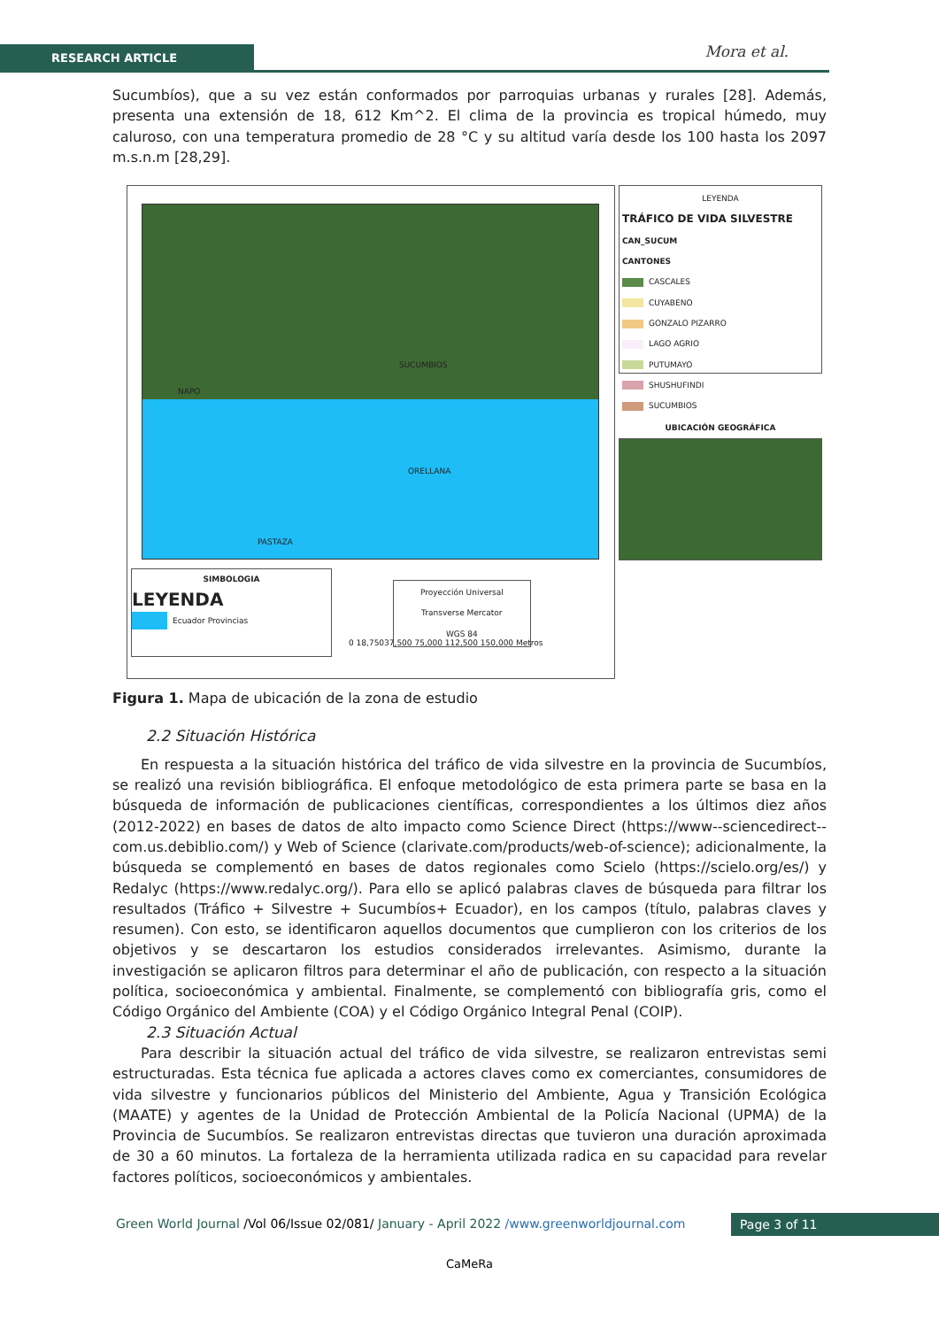RESEARCH ARTICLE Mora et al.
Sucumbíos), que a su vez están conformados por parroquias urbanas y rurales [28]. Además, presenta una extensión de 18, 612 Km^2. El clima de la provincia es tropical húmedo, muy caluroso, con una temperatura promedio de 28 °C y su altitud varía desde los 100 hasta los 2097 m.s.n.m [28,29].
NAPO
ORELLANA
SUCUMBIOS
PASTAZA
SIMBOLOGIA
LEYENDA
Ecuador Provincias
Proyección Universal
Transverse Mercator
WGS 84
0 18,75037,500 75,000 112,500 150,000 Metros
LEYENDA
TRÁFICO DE VIDA SILVESTRE
CAN_SUCUM
CANTONES
CASCALES
CUYABENO
GONZALO PIZARRO
LAGO AGRIO
PUTUMAYO
SHUSHUFINDI
SUCUMBIOS
UBICACIÓN GEOGRÁFICA
Figura 1. Mapa de ubicación de la zona de estudio
2.2 Situación Histórica
En respuesta a la situación histórica del tráfico de vida silvestre en la provincia de Sucumbíos, se realizó una revisión bibliográfica. El enfoque metodológico de esta primera parte se basa en la búsqueda de información de publicaciones científicas, correspondientes a los últimos diez años (2012-2022) en bases de datos de alto impacto como Science Direct (https://www--sciencedirect--com.us.debiblio.com/) y Web of Science (clarivate.com/products/web-of-science); adicionalmente, la búsqueda se complementó en bases de datos regionales como Scielo (https://scielo.org/es/) y Redalyc (https://www.redalyc.org/). Para ello se aplicó palabras claves de búsqueda para filtrar los resultados (Tráfico + Silvestre + Sucumbíos+ Ecuador), en los campos (título, palabras claves y resumen). Con esto, se identificaron aquellos documentos que cumplieron con los criterios de los objetivos y se descartaron los estudios considerados irrelevantes. Asimismo, durante la investigación se aplicaron filtros para determinar el año de publicación, con respecto a la situación política, socioeconómica y ambiental. Finalmente, se complementó con bibliografía gris, como el Código Orgánico del Ambiente (COA) y el Código Orgánico Integral Penal (COIP).
2.3 Situación Actual
Para describir la situación actual del tráfico de vida silvestre, se realizaron entrevistas semi estructuradas. Esta técnica fue aplicada a actores claves como ex comerciantes, consumidores de vida silvestre y funcionarios públicos del Ministerio del Ambiente, Agua y Transición Ecológica (MAATE) y agentes de la Unidad de Protección Ambiental de la Policía Nacional (UPMA) de la Provincia de Sucumbíos. Se realizaron entrevistas directas que tuvieron una duración aproximada de 30 a 60 minutos. La fortaleza de la herramienta utilizada radica en su capacidad para revelar factores políticos, socioeconómicos y ambientales.
Green World Journal /Vol 06/Issue 02/081/ January - April 2022 /www.greenworldjournal.com Page 3 of 11
CaMeRa